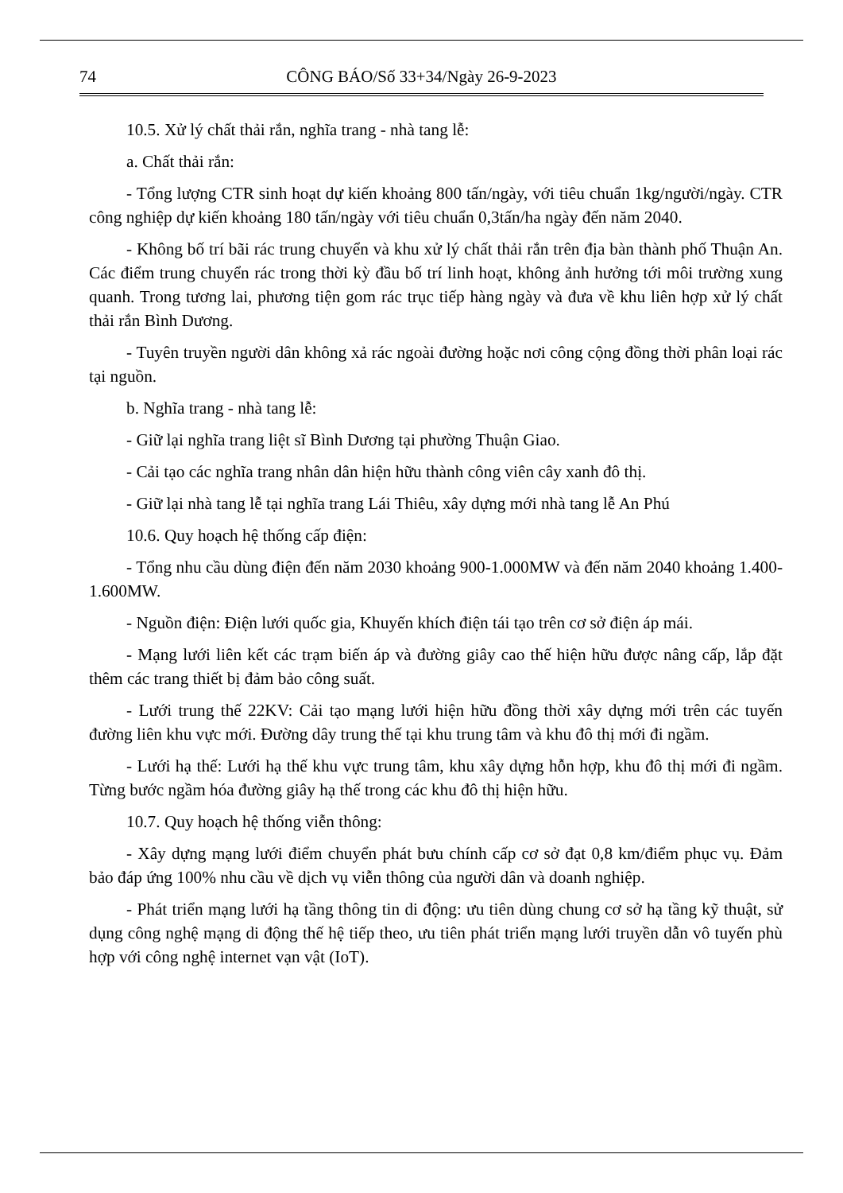74 CÔNG BÁO/Số 33+34/Ngày 26-9-2023
10.5. Xử lý chất thải rắn, nghĩa trang - nhà tang lễ:
a. Chất thải rắn:
- Tổng lượng CTR sinh hoạt dự kiến khoảng 800 tấn/ngày, với tiêu chuẩn 1kg/người/ngày. CTR công nghiệp dự kiến khoảng 180 tấn/ngày với tiêu chuẩn 0,3tấn/ha ngày đến năm 2040.
- Không bố trí bãi rác trung chuyển và khu xử lý chất thải rắn trên địa bàn thành phố Thuận An. Các điểm trung chuyển rác trong thời kỳ đầu bố trí linh hoạt, không ảnh hưởng tới môi trường xung quanh. Trong tương lai, phương tiện gom rác trục tiếp hàng ngày và đưa về khu liên hợp xử lý chất thải rắn Bình Dương.
- Tuyên truyền người dân không xả rác ngoài đường hoặc nơi công cộng đồng thời phân loại rác tại nguồn.
b. Nghĩa trang - nhà tang lễ:
- Giữ lại nghĩa trang liệt sĩ Bình Dương tại phường Thuận Giao.
- Cải tạo các nghĩa trang nhân dân hiện hữu thành công viên cây xanh đô thị.
- Giữ lại nhà tang lễ tại nghĩa trang Lái Thiêu, xây dựng mới nhà tang lễ An Phú
10.6. Quy hoạch hệ thống cấp điện:
- Tổng nhu cầu dùng điện đến năm 2030 khoảng 900-1.000MW và đến năm 2040 khoảng 1.400-1.600MW.
- Nguồn điện: Điện lưới quốc gia, Khuyến khích điện tái tạo trên cơ sở điện áp mái.
- Mạng lưới liên kết các trạm biến áp và đường giây cao thế hiện hữu được nâng cấp, lắp đặt thêm các trang thiết bị đảm bảo công suất.
- Lưới trung thế 22KV: Cải tạo mạng lưới hiện hữu đồng thời xây dựng mới trên các tuyến đường liên khu vực mới. Đường dây trung thế tại khu trung tâm và khu đô thị mới đi ngầm.
- Lưới hạ thế: Lưới hạ thế khu vực trung tâm, khu xây dựng hỗn hợp, khu đô thị mới đi ngầm. Từng bước ngầm hóa đường giây hạ thế trong các khu đô thị hiện hữu.
10.7. Quy hoạch hệ thống viễn thông:
- Xây dựng mạng lưới điểm chuyển phát bưu chính cấp cơ sở đạt 0,8 km/điểm phục vụ. Đảm bảo đáp ứng 100% nhu cầu về dịch vụ viễn thông của người dân và doanh nghiệp.
- Phát triển mạng lưới hạ tầng thông tin di động: ưu tiên dùng chung cơ sở hạ tầng kỹ thuật, sử dụng công nghệ mạng di động thế hệ tiếp theo, ưu tiên phát triển mạng lưới truyền dẫn vô tuyến phù hợp với công nghệ internet vạn vật (IoT).